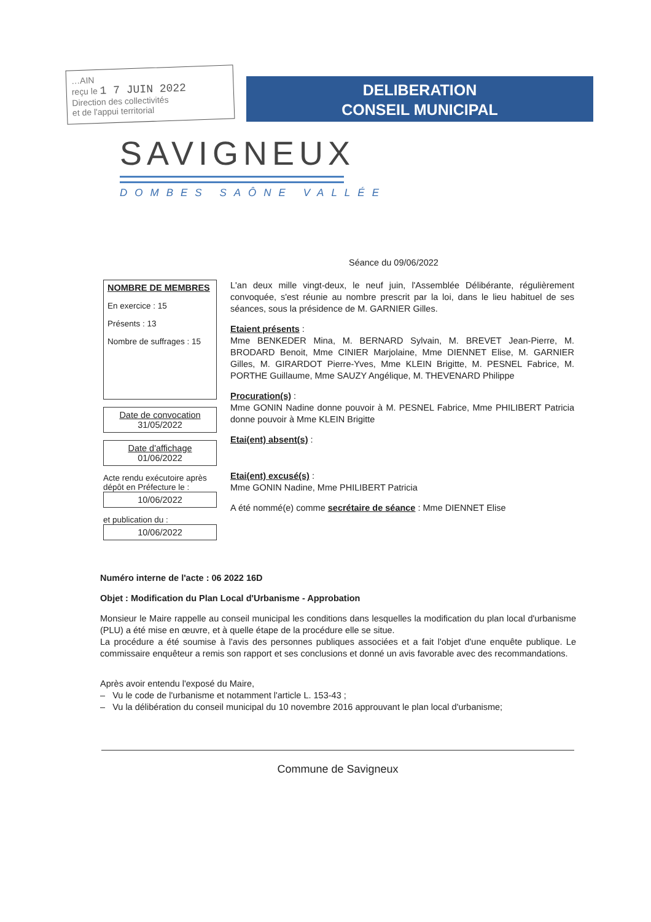…AIN
reçu le 1 7 JUIN 2022
Direction des collectivités
et de l'appui territorial
DELIBERATION
CONSEIL MUNICIPAL
SAVIGNEUX
DOMBES SAÔNE VALLÉE
Séance du 09/06/2022
NOMBRE DE MEMBRES
En exercice : 15
Présents : 13
Nombre de suffrages : 15
Date de convocation
31/05/2022
Date d'affichage
01/06/2022
Acte rendu exécutoire après dépôt en Préfecture le :
10/06/2022
et publication du :
10/06/2022
L'an deux mille vingt-deux, le neuf juin, l'Assemblée Délibérante, régulièrement convoquée, s'est réunie au nombre prescrit par la loi, dans le lieu habituel de ses séances, sous la présidence de M. GARNIER Gilles.
Etaient présents :
Mme BENKEDER Mina, M. BERNARD Sylvain, M. BREVET Jean-Pierre, M. BRODARD Benoit, Mme CINIER Marjolaine, Mme DIENNET Elise, M. GARNIER Gilles, M. GIRARDOT Pierre-Yves, Mme KLEIN Brigitte, M. PESNEL Fabrice, M. PORTHE Guillaume, Mme SAUZY Angélique, M. THEVENARD Philippe
Procuration(s) :
Mme GONIN Nadine donne pouvoir à M. PESNEL Fabrice, Mme PHILIBERT Patricia donne pouvoir à Mme KLEIN Brigitte
Etai(ent) absent(s) :
Etai(ent) excusé(s) :
Mme GONIN Nadine, Mme PHILIBERT Patricia
A été nommé(e) comme secrétaire de séance : Mme DIENNET Elise
Numéro interne de l'acte : 06 2022 16D
Objet : Modification du Plan Local d'Urbanisme - Approbation
Monsieur le Maire rappelle au conseil municipal les conditions dans lesquelles la modification du plan local d'urbanisme (PLU) a été mise en œuvre, et à quelle étape de la procédure elle se situe.
La procédure a été soumise à l'avis des personnes publiques associées et a fait l'objet d'une enquête publique. Le commissaire enquêteur a remis son rapport et ses conclusions et donné un avis favorable avec des recommandations.
Après avoir entendu l'exposé du Maire,
– Vu le code de l'urbanisme et notamment l'article L. 153-43 ;
– Vu la délibération du conseil municipal du 10 novembre 2016 approuvant le plan local d'urbanisme;
Commune de Savigneux